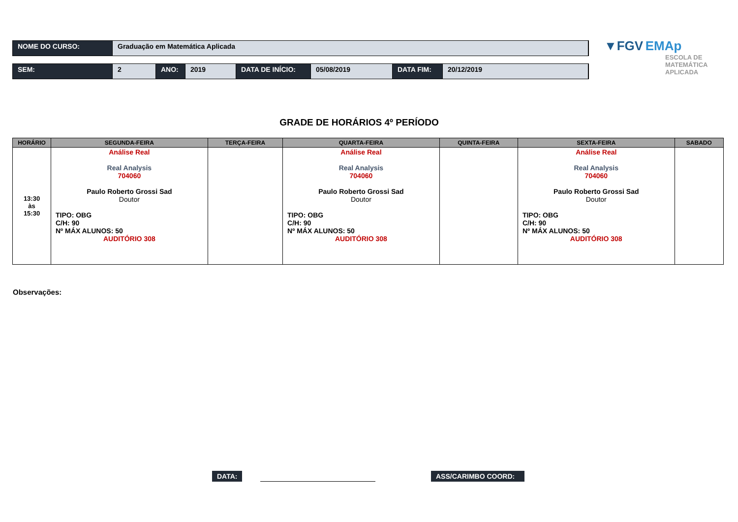NOME DO CURSO: Graduação em Matemática Aplicada
SEM: 2 ANO: 2019 DATA DE INÍCIO: 05/08/2019 DATA FIM: 20/12/2019
▼FGV EMAp
ESCOLA DE
MATEMÁTICA
APLICADA
GRADE DE HORÁRIOS 4º PERÍODO
| HORÁRIO | SEGUNDA-FEIRA | TERÇA-FEIRA | QUARTA-FEIRA | QUINTA-FEIRA | SEXTA-FEIRA | SABADO |
| --- | --- | --- | --- | --- | --- | --- |
| 13:30 às 15:30 | Análise Real Real Analysis 704060 Paulo Roberto Grossi Sad Doutor TIPO: OBG C/H: 90 Nº MÁX ALUNOS: 50 AUDITÓRIO 308 | | Análise Real Real Analysis 704060 Paulo Roberto Grossi Sad Doutor TIPO: OBG C/H: 90 Nº MÁX ALUNOS: 50 AUDITÓRIO 308 | | Análise Real Real Analysis 704060 Paulo Roberto Grossi Sad Doutor TIPO: OBG C/H: 90 Nº MÁX ALUNOS: 50 AUDITÓRIO 308 | |
Observações:
DATA: ASS/CARIMBO COORD: